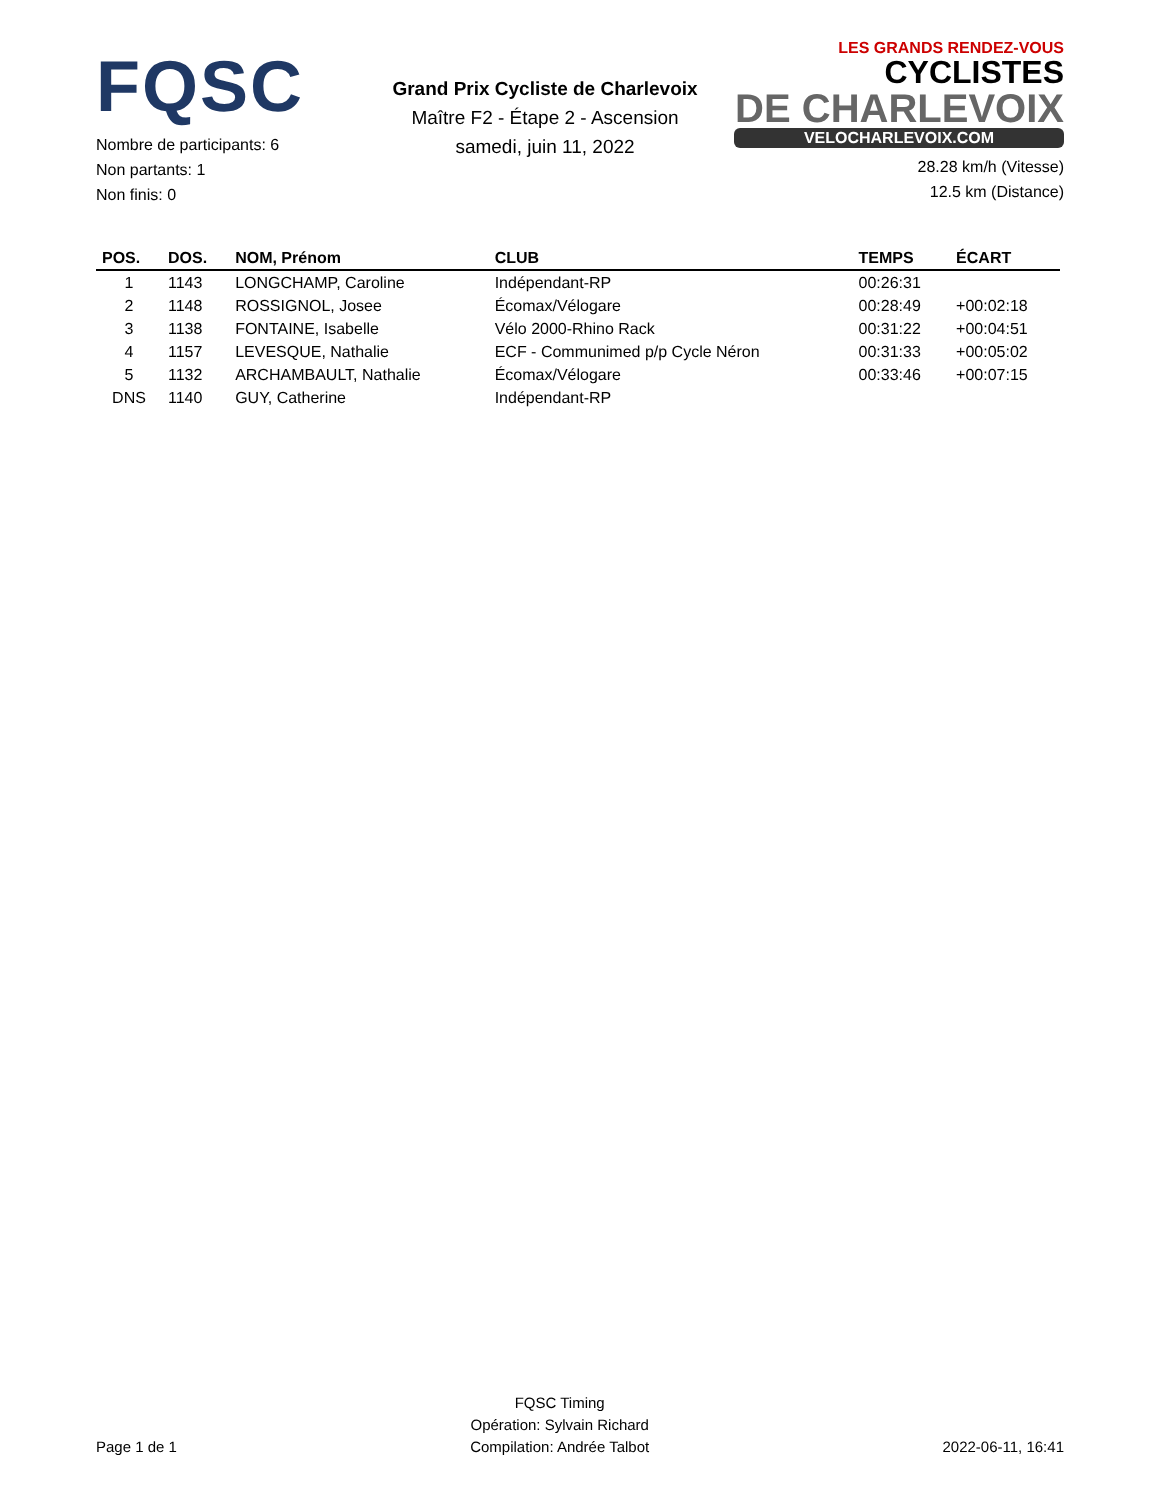FQSC
Nombre de participants: 6
Non partants: 1
Non finis: 0
Grand Prix Cycliste de Charlevoix
Maître F2 - Étape 2 - Ascension
samedi, juin 11, 2022
LES GRANDS RENDEZ-VOUS CYCLISTES
DE CHARLEVOIX
VELOCHARLEVOIX.COM
28.28 km/h (Vitesse)
12.5 km (Distance)
| POS. | DOS. | NOM, Prénom | CLUB | TEMPS | ÉCART |
| --- | --- | --- | --- | --- | --- |
| 1 | 1143 | LONGCHAMP, Caroline | Indépendant-RP | 00:26:31 | |
| 2 | 1148 | ROSSIGNOL, Josee | Écomax/Vélogare | 00:28:49 | +00:02:18 |
| 3 | 1138 | FONTAINE, Isabelle | Vélo 2000-Rhino Rack | 00:31:22 | +00:04:51 |
| 4 | 1157 | LEVESQUE, Nathalie | ECF - Communimed p/p Cycle Néron | 00:31:33 | +00:05:02 |
| 5 | 1132 | ARCHAMBAULT, Nathalie | Écomax/Vélogare | 00:33:46 | +00:07:15 |
| DNS | 1140 | GUY, Catherine | Indépendant-RP | | |
Page 1 de 1
FQSC Timing
Opération: Sylvain Richard
Compilation: Andrée Talbot
2022-06-11, 16:41